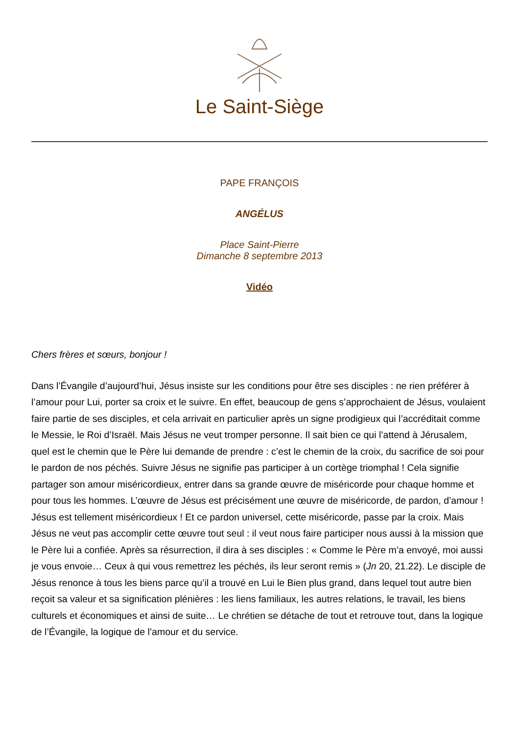Le Saint-Siège
PAPE FRANÇOIS
ANGÉLUS
Place Saint-Pierre
Dimanche 8 septembre 2013
Vidéo
Chers frères et sœurs, bonjour !
Dans l’Évangile d’aujourd’hui, Jésus insiste sur les conditions pour être ses disciples : ne rien préférer à l’amour pour Lui, porter sa croix et le suivre. En effet, beaucoup de gens s’approchaient de Jésus, voulaient faire partie de ses disciples, et cela arrivait en particulier après un signe prodigieux qui l’accréditait comme le Messie, le Roi d’Israël. Mais Jésus ne veut tromper personne. Il sait bien ce qui l’attend à Jérusalem, quel est le chemin que le Père lui demande de prendre : c’est le chemin de la croix, du sacrifice de soi pour le pardon de nos péchés. Suivre Jésus ne signifie pas participer à un cortège triomphal ! Cela signifie partager son amour miséricordieux, entrer dans sa grande œuvre de miséricorde pour chaque homme et pour tous les hommes. L’œuvre de Jésus est précisément une œuvre de miséricorde, de pardon, d’amour ! Jésus est tellement miséricordieux ! Et ce pardon universel, cette miséricorde, passe par la croix. Mais Jésus ne veut pas accomplir cette œuvre tout seul : il veut nous faire participer nous aussi à la mission que le Père lui a confiée. Après sa résurrection, il dira à ses disciples : « Comme le Père m’a envoyé, moi aussi je vous envoie… Ceux à qui vous remettrez les péchés, ils leur seront remis » (Jn 20, 21.22). Le disciple de Jésus renonce à tous les biens parce qu’il a trouvé en Lui le Bien plus grand, dans lequel tout autre bien reçoit sa valeur et sa signification plénières : les liens familiaux, les autres relations, le travail, les biens culturels et économiques et ainsi de suite… Le chrétien se détache de tout et retrouve tout, dans la logique de l’Évangile, la logique de l’amour et du service.